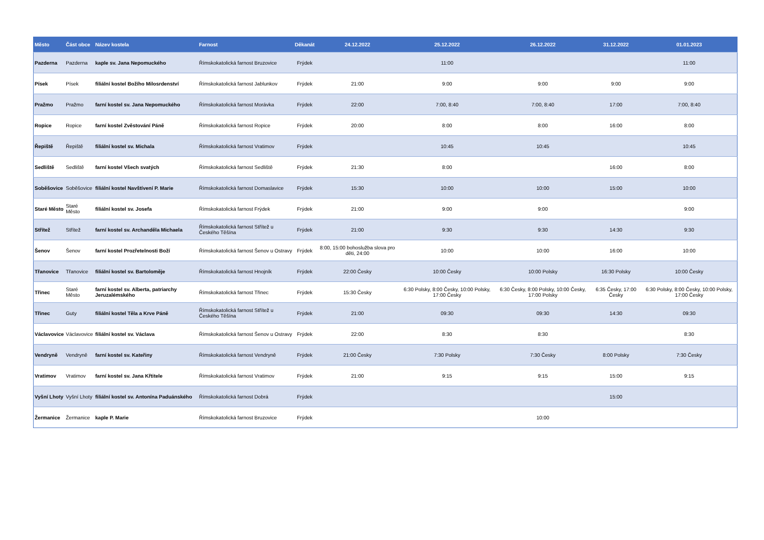| Město | Část obce | Název kostela | Farnost | Děkanát | 24.12.2022 | 25.12.2022 | 26.12.2022 | 31.12.2022 | 01.01.2023 |
| --- | --- | --- | --- | --- | --- | --- | --- | --- | --- |
| Pazderna | Pazderna | kaple sv. Jana Nepomuckého | Římskokatolická farnost Bruzovice | Frýdek | | 11:00 | | | 11:00 |
| Písek | Písek | filiální kostel Božího Milosrdenství | Římskokatolická farnost Jablunkov | Frýdek | 21:00 | 9:00 | 9:00 | 9:00 | 9:00 |
| Pražmo | Pražmo | farní kostel sv. Jana Nepomuckého | Římskokatolická farnost Morávka | Frýdek | 22:00 | 7:00, 8:40 | 7:00, 8:40 | 17:00 | 7:00, 8:40 |
| Ropice | Ropice | farní kostel Zvěstování Páně | Římskokatolická farnost Ropice | Frýdek | 20:00 | 8:00 | 8:00 | 16:00 | 8:00 |
| Řepiště | Řepiště | filiální kostel sv. Michala | Římskokatolická farnost Vratimov | Frýdek | | 10:45 | 10:45 | | 10:45 |
| Sedliště | Sedliště | farní kostel Všech svatých | Římskokatolická farnost Sedliště | Frýdek | 21:30 | 8:00 | | 16:00 | 8:00 |
| Soběšovice | Soběšovice | filiální kostel Navštívení P. Marie | Římskokatolická farnost Domaslavice | Frýdek | 15:30 | 10:00 | 10:00 | 15:00 | 10:00 |
| Staré Město | Staré Město | filiální kostel sv. Josefa | Římskokatolická farnost Frýdek | Frýdek | 21:00 | 9:00 | 9:00 | | 9:00 |
| Střítež | Střítež | farní kostel sv. Archanděla Michaela | Římskokatolická farnost Střítež u Českého Těšína | Frýdek | 21:00 | 9:30 | 9:30 | 14:30 | 9:30 |
| Šenov | Šenov | farní kostel Prozřetelnosti Boží | Římskokatolická farnost Šenov u Ostravy | Frýdek | 8:00, 15:00 bohoslužba slova pro děti, 24:00 | 10:00 | 10:00 | 16:00 | 10:00 |
| Třanovice | Třanovice | filiální kostel sv. Bartoloměje | Římskokatolická farnost Hnojník | Frýdek | 22:00 Česky | 10:00 Česky | 10:00 Polsky | 16:30 Polsky | 10:00 Česky |
| Třinec | Staré Město | farní kostel sv. Alberta, patriarchy Jeruzalémského | Římskokatolická farnost Třinec | Frýdek | 15:30 Česky | 6:30 Polsky, 8:00 Česky, 10:00 Polsky, 17:00 Česky | 6:30 Česky, 8:00 Polsky, 10:00 Česky, 17:00 Polsky | 6:35 Česky, 17:00 Česky | 6:30 Polsky, 8:00 Česky, 10:00 Polsky, 17:00 Česky |
| Třinec | Guty | filiální kostel Těla a Krve Páně | Římskokatolická farnost Střítež u Českého Těšína | Frýdek | 21:00 | 09:30 | 09:30 | 14:30 | 09:30 |
| Václavovice | Václavovice | filiální kostel sv. Václava | Římskokatolická farnost Šenov u Ostravy | Frýdek | 22:00 | 8:30 | 8:30 | | 8:30 |
| Vendryně | Vendryně | farní kostel sv. Kateřiny | Římskokatolická farnost Vendryně | Frýdek | 21:00 Česky | 7:30 Polsky | 7:30 Česky | 8:00 Polsky | 7:30 Česky |
| Vratimov | Vratimov | farní kostel sv. Jana Křtitele | Římskokatolická farnost Vratimov | Frýdek | 21:00 | 9:15 | 9:15 | 15:00 | 9:15 |
| Vyšní Lhoty | Vyšní Lhoty | filiální kostel sv. Antonína Paduánského | Římskokatolická farnost Dobrá | Frýdek | | | | 15:00 | |
| Žermanice | Žermanice | kaple P. Marie | Římskokatolická farnost Bruzovice | Frýdek | | | 10:00 | | |